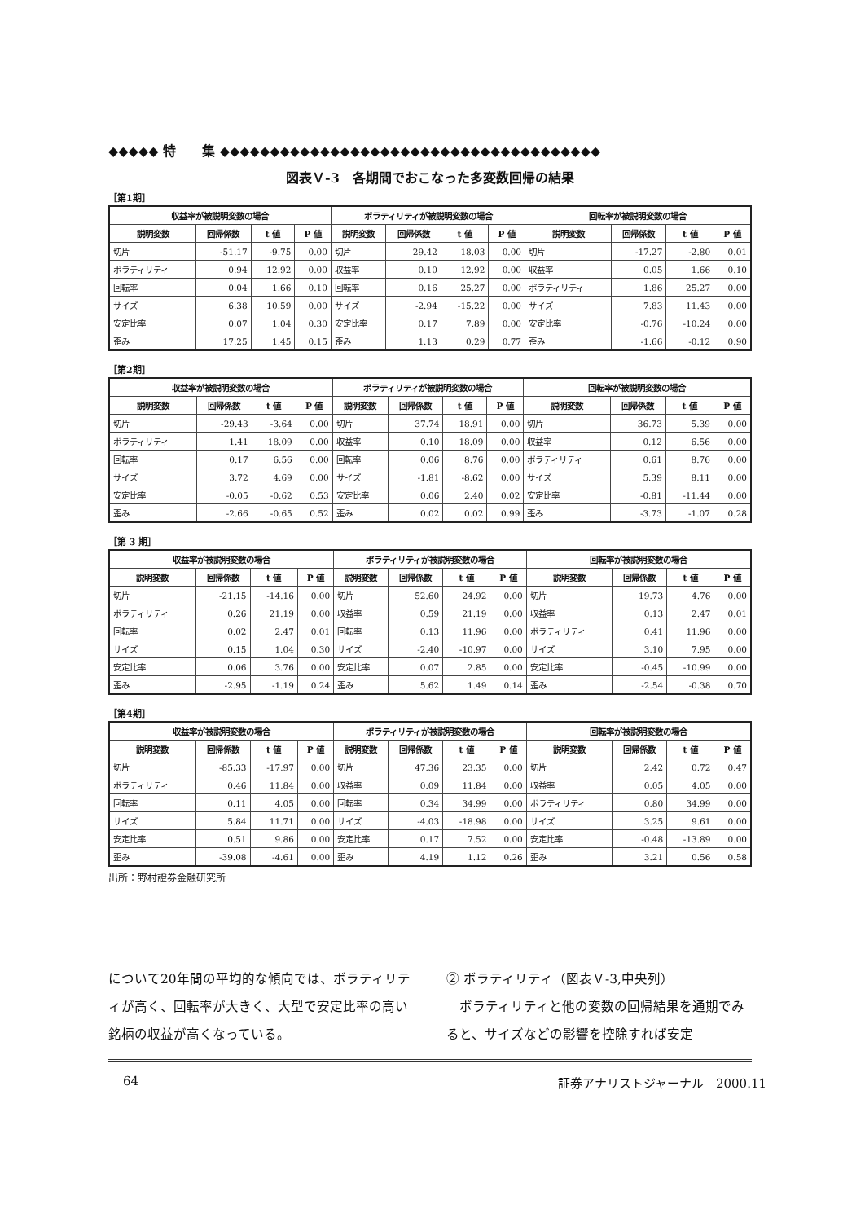◆◆◆◆◆ 特　　集 ◆◆◆◆◆◆◆◆◆◆◆◆◆◆◆◆◆◆◆◆◆◆◆◆◆◆◆◆◆◆◆◆◆◆◆◆◆◆
図表Ｖ-3　各期間でおこなった多変数回帰の結果
［第1期］
| 収益率が被説明変数の場合 | | | | ボラティリティが被説明変数の場合 | | | | 回転率が被説明変数の場合 | | | |
| --- | --- | --- | --- | --- | --- | --- | --- | --- | --- | --- | --- |
| 説明変数 | 回帰係数 | t 値 | P 値 | 説明変数 | 回帰係数 | t 値 | P 値 | 説明変数 | 回帰係数 | t 値 | P 値 |
| 切片 | -51.17 | -9.75 | 0.00 | 切片 | 29.42 | 18.03 | 0.00 | 切片 | -17.27 | -2.80 | 0.01 |
| ボラティリティ | 0.94 | 12.92 | 0.00 | 収益率 | 0.10 | 12.92 | 0.00 | 収益率 | 0.05 | 1.66 | 0.10 |
| 回転率 | 0.04 | 1.66 | 0.10 | 回転率 | 0.16 | 25.27 | 0.00 | ボラティリティ | 1.86 | 25.27 | 0.00 |
| サイズ | 6.38 | 10.59 | 0.00 | サイズ | -2.94 | -15.22 | 0.00 | サイズ | 7.83 | 11.43 | 0.00 |
| 安定比率 | 0.07 | 1.04 | 0.30 | 安定比率 | 0.17 | 7.89 | 0.00 | 安定比率 | -0.76 | -10.24 | 0.00 |
| 歪み | 17.25 | 1.45 | 0.15 | 歪み | 1.13 | 0.29 | 0.77 | 歪み | -1.66 | -0.12 | 0.90 |
［第2期］
| 収益率が被説明変数の場合 | | | | ボラティリティが被説明変数の場合 | | | | 回転率が被説明変数の場合 | | | |
| --- | --- | --- | --- | --- | --- | --- | --- | --- | --- | --- | --- |
| 説明変数 | 回帰係数 | t 値 | P 値 | 説明変数 | 回帰係数 | t 値 | P 値 | 説明変数 | 回帰係数 | t 値 | P 値 |
| 切片 | -29.43 | -3.64 | 0.00 | 切片 | 37.74 | 18.91 | 0.00 | 切片 | 36.73 | 5.39 | 0.00 |
| ボラティリティ | 1.41 | 18.09 | 0.00 | 収益率 | 0.10 | 18.09 | 0.00 | 収益率 | 0.12 | 6.56 | 0.00 |
| 回転率 | 0.17 | 6.56 | 0.00 | 回転率 | 0.06 | 8.76 | 0.00 | ボラティリティ | 0.61 | 8.76 | 0.00 |
| サイズ | 3.72 | 4.69 | 0.00 | サイズ | -1.81 | -8.62 | 0.00 | サイズ | 5.39 | 8.11 | 0.00 |
| 安定比率 | -0.05 | -0.62 | 0.53 | 安定比率 | 0.06 | 2.40 | 0.02 | 安定比率 | -0.81 | -11.44 | 0.00 |
| 歪み | -2.66 | -0.65 | 0.52 | 歪み | 0.02 | 0.02 | 0.99 | 歪み | -3.73 | -1.07 | 0.28 |
［第 3 期］
| 収益率が被説明変数の場合 | | | | ボラティリティが被説明変数の場合 | | | | 回転率が被説明変数の場合 | | | |
| --- | --- | --- | --- | --- | --- | --- | --- | --- | --- | --- | --- |
| 説明変数 | 回帰係数 | t 値 | P 値 | 説明変数 | 回帰係数 | t 値 | P 値 | 説明変数 | 回帰係数 | t 値 | P 値 |
| 切片 | -21.15 | -14.16 | 0.00 | 切片 | 52.60 | 24.92 | 0.00 | 切片 | 19.73 | 4.76 | 0.00 |
| ボラティリティ | 0.26 | 21.19 | 0.00 | 収益率 | 0.59 | 21.19 | 0.00 | 収益率 | 0.13 | 2.47 | 0.01 |
| 回転率 | 0.02 | 2.47 | 0.01 | 回転率 | 0.13 | 11.96 | 0.00 | ボラティリティ | 0.41 | 11.96 | 0.00 |
| サイズ | 0.15 | 1.04 | 0.30 | サイズ | -2.40 | -10.97 | 0.00 | サイズ | 3.10 | 7.95 | 0.00 |
| 安定比率 | 0.06 | 3.76 | 0.00 | 安定比率 | 0.07 | 2.85 | 0.00 | 安定比率 | -0.45 | -10.99 | 0.00 |
| 歪み | -2.95 | -1.19 | 0.24 | 歪み | 5.62 | 1.49 | 0.14 | 歪み | -2.54 | -0.38 | 0.70 |
［第4期］
| 収益率が被説明変数の場合 | | | | ボラティリティが被説明変数の場合 | | | | 回転率が被説明変数の場合 | | | |
| --- | --- | --- | --- | --- | --- | --- | --- | --- | --- | --- | --- |
| 説明変数 | 回帰係数 | t 値 | P 値 | 説明変数 | 回帰係数 | t 値 | P 値 | 説明変数 | 回帰係数 | t 値 | P 値 |
| 切片 | -85.33 | -17.97 | 0.00 | 切片 | 47.36 | 23.35 | 0.00 | 切片 | 2.42 | 0.72 | 0.47 |
| ボラティリティ | 0.46 | 11.84 | 0.00 | 収益率 | 0.09 | 11.84 | 0.00 | 収益率 | 0.05 | 4.05 | 0.00 |
| 回転率 | 0.11 | 4.05 | 0.00 | 回転率 | 0.34 | 34.99 | 0.00 | ボラティリティ | 0.80 | 34.99 | 0.00 |
| サイズ | 5.84 | 11.71 | 0.00 | サイズ | -4.03 | -18.98 | 0.00 | サイズ | 3.25 | 9.61 | 0.00 |
| 安定比率 | 0.51 | 9.86 | 0.00 | 安定比率 | 0.17 | 7.52 | 0.00 | 安定比率 | -0.48 | -13.89 | 0.00 |
| 歪み | -39.08 | -4.61 | 0.00 | 歪み | 4.19 | 1.12 | 0.26 | 歪み | 3.21 | 0.56 | 0.58 |
出所：野村證券金融研究所
について20年間の平均的な傾向では、ボラティリティが高く、回転率が大きく、大型で安定比率の高い銘柄の収益が高くなっている。
② ボラティリティ（図表Ｖ-3,中央列）
　ボラティリティと他の変数の回帰結果を通期でみると、サイズなどの影響を控除すれば安定
64 証券アナリストジャーナル　2000.11